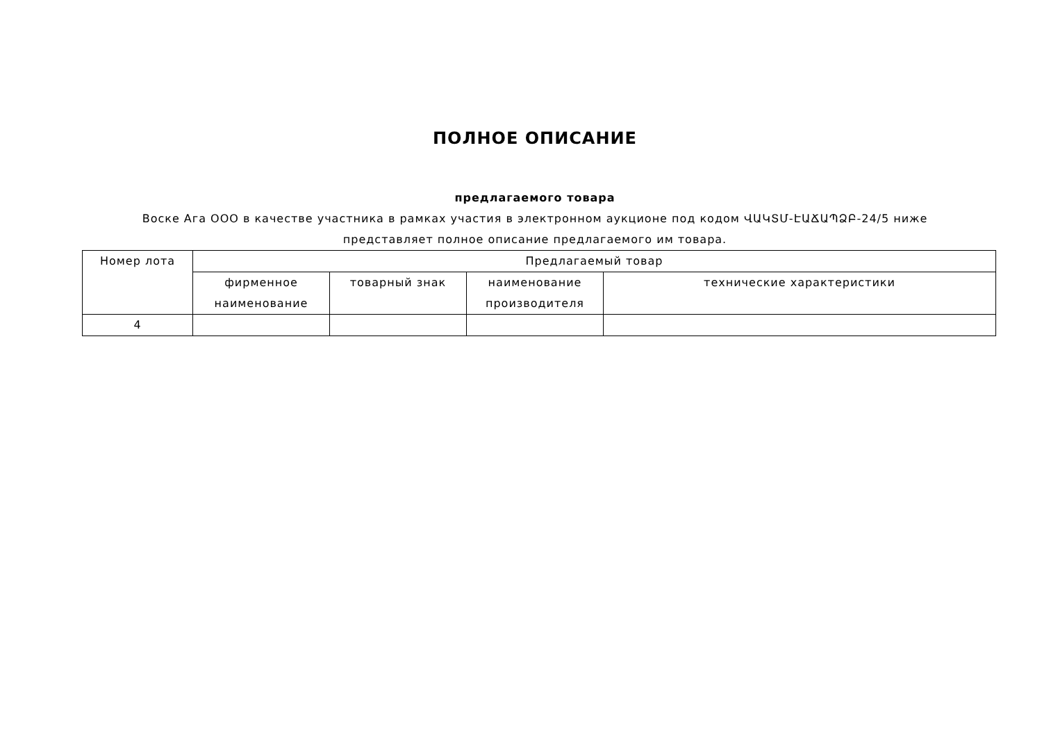ПОЛНОЕ ОПИСАНИЕ
предлагаемого товара
Воске Ага ООО в качестве участника в рамках участия в электронном аукционе под кодом ՎԱԿՏՄ-ԷԱՃԱՊՁԲ-24/5 ниже представляет полное описание предлагаемого им товара.
| Номер лота | Предлагаемый товар | | | |
| --- | --- | --- | --- | --- |
| | фирменное наименование | товарный знак | наименование производителя | технические характеристики |
| 4 | | | | |